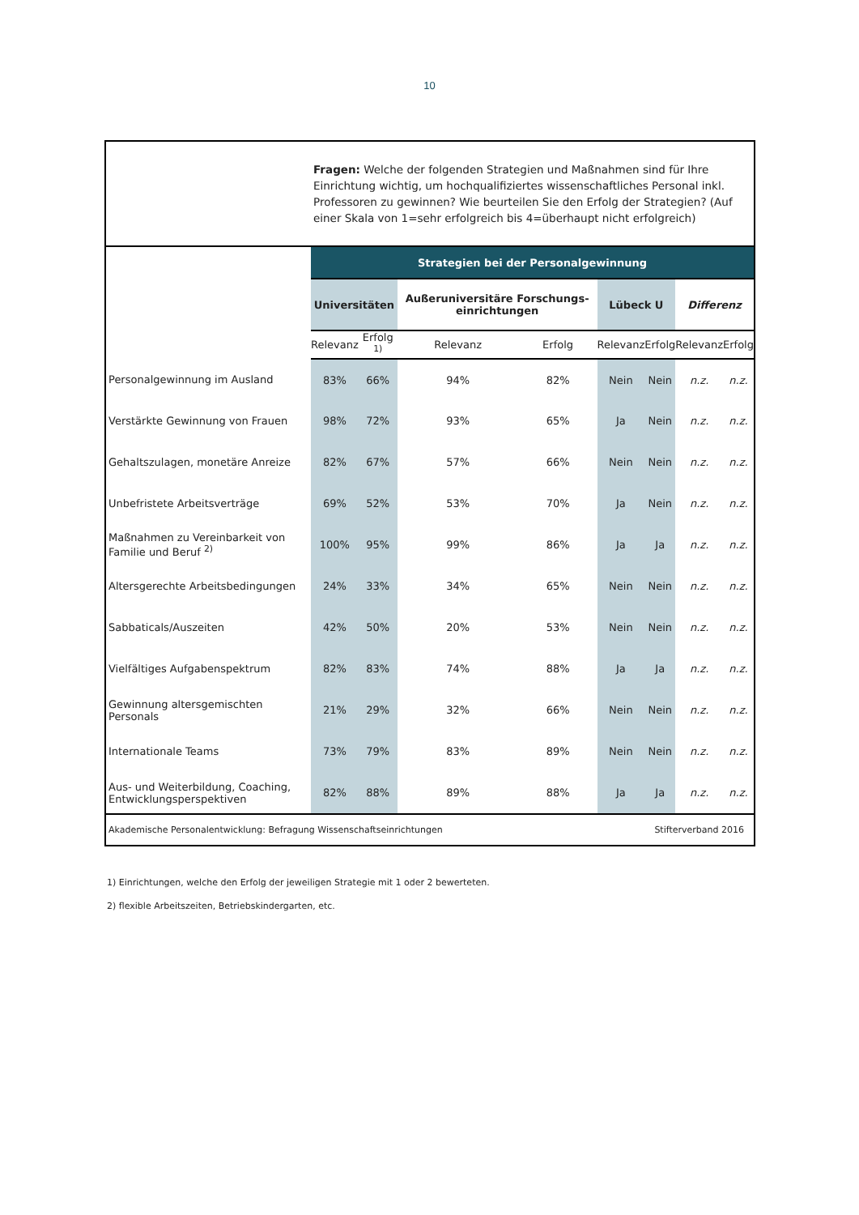10
Fragen: Welche der folgenden Strategien und Maßnahmen sind für Ihre Einrichtung wichtig, um hochqualifiziertes wissenschaftliches Personal inkl. Professoren zu gewinnen? Wie beurteilen Sie den Erfolg der Strategien? (Auf einer Skala von 1=sehr erfolgreich bis 4=überhaupt nicht erfolgreich)
| | Strategien bei der Personalgewinnung | | | | | | | |
| --- | --- | --- | --- | --- | --- | --- | --- | --- |
| | Universitäten | | Außeruniversitäre Forschungs-einrichtungen | | Lübeck U | | Differenz | |
| | Relevanz | Erfolg <sup>1)</sup> | Relevanz | Erfolg | Relevanz | Erfolg | Relevanz | Erfolg |
| Personalgewinnung im Ausland | 83% | 66% | 94% | 82% | Nein | Nein | n.z. | n.z. |
| Verstärkte Gewinnung von Frauen | 98% | 72% | 93% | 65% | Ja | Nein | n.z. | n.z. |
| Gehaltszulagen, monetäre Anreize | 82% | 67% | 57% | 66% | Nein | Nein | n.z. | n.z. |
| Unbefristete Arbeitsverträge | 69% | 52% | 53% | 70% | Ja | Nein | n.z. | n.z. |
| Maßnahmen zu Vereinbarkeit von Familie und Beruf <sup>2)</sup> | 100% | 95% | 99% | 86% | Ja | Ja | n.z. | n.z. |
| Altersgerechte Arbeitsbedingungen | 24% | 33% | 34% | 65% | Nein | Nein | n.z. | n.z. |
| Sabbaticals/Auszeiten | 42% | 50% | 20% | 53% | Nein | Nein | n.z. | n.z. |
| Vielfältiges Aufgabenspektrum | 82% | 83% | 74% | 88% | Ja | Ja | n.z. | n.z. |
| Gewinnung altersgemischten Personals | 21% | 29% | 32% | 66% | Nein | Nein | n.z. | n.z. |
| Internationale Teams | 73% | 79% | 83% | 89% | Nein | Nein | n.z. | n.z. |
| Aus- und Weiterbildung, Coaching, Entwicklungsperspektiven | 82% | 88% | 89% | 88% | Ja | Ja | n.z. | n.z. |
Akademische Personalentwicklung: Befragung Wissenschaftseinrichtungen Stifterverband 2016
1) Einrichtungen, welche den Erfolg der jeweiligen Strategie mit 1 oder 2 bewerteten.
2) flexible Arbeitszeiten, Betriebskindergarten, etc.